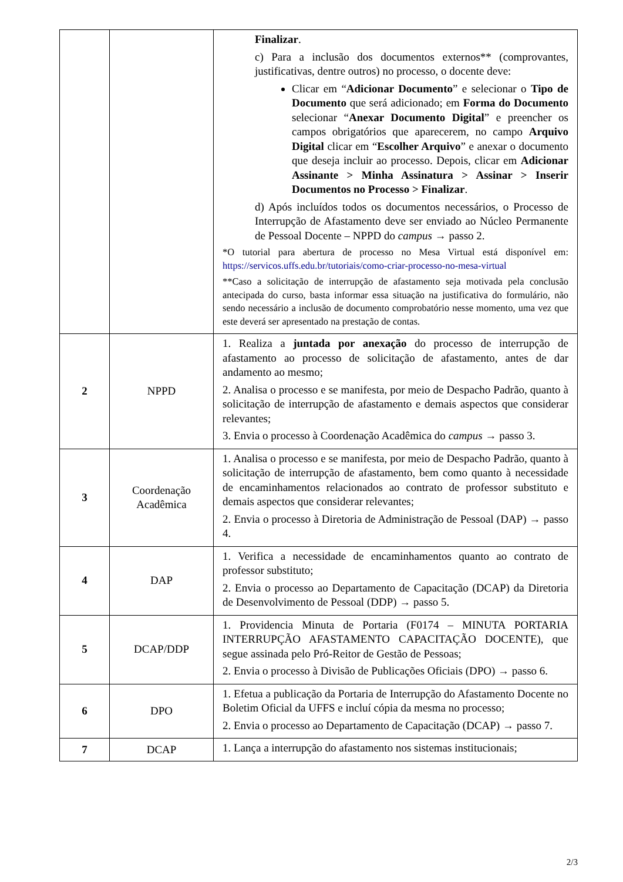| | | Finalizar . c) Para a inclusão dos documentos externos** (comprovantes, justificativas, dentre outros) no processo, o docente deve: Clicar em “ Adicionar Documento ” e selecionar o Tipo de Documento que será adicionado; em Forma do Documento selecionar “ Anexar Documento Digital ” e preencher os campos obrigatórios que aparecerem, no campo Arquivo Digital clicar em “ Escolher Arquivo ” e anexar o documento que deseja incluir ao processo. Depois, clicar em Adicionar Assinante > Minha Assinatura > Assinar > Inserir Documentos no Processo > Finalizar . d) Após incluídos todos os documentos necessários, o Processo de Interrupção de Afastamento deve ser enviado ao Núcleo Permanente de Pessoal Docente – NPPD do campus → passo 2. *O tutorial para abertura de processo no Mesa Virtual está disponível em: https://servicos.uffs.edu.br/tutoriais/como-criar-processo-no-mesa-virtual **Caso a solicitação de interrupção de afastamento seja motivada pela conclusão antecipada do curso, basta informar essa situação na justificativa do formulário, não sendo necessário a inclusão de documento comprobatório nesse momento, uma vez que este deverá ser apresentado na prestação de contas. |
| 2 | NPPD | 1. Realiza a juntada por anexação do processo de interrupção de afastamento ao processo de solicitação de afastamento, antes de dar andamento ao mesmo; 2. Analisa o processo e se manifesta, por meio de Despacho Padrão, quanto à solicitação de interrupção de afastamento e demais aspectos que considerar relevantes; 3. Envia o processo à Coordenação Acadêmica do campus → passo 3. |
| 3 | Coordenação Acadêmica | 1. Analisa o processo e se manifesta, por meio de Despacho Padrão, quanto à solicitação de interrupção de afastamento, bem como quanto à necessidade de encaminhamentos relacionados ao contrato de professor substituto e demais aspectos que considerar relevantes; 2. Envia o processo à Diretoria de Administração de Pessoal (DAP) → passo 4. |
| 4 | DAP | 1. Verifica a necessidade de encaminhamentos quanto ao contrato de professor substituto; 2. Envia o processo ao Departamento de Capacitação (DCAP) da Diretoria de Desenvolvimento de Pessoal (DDP) → passo 5. |
| 5 | DCAP/DDP | 1. Providencia Minuta de Portaria (F0174 – MINUTA PORTARIA INTERRUPÇÃO AFASTAMENTO CAPACITAÇÃO DOCENTE), que segue assinada pelo Pró-Reitor de Gestão de Pessoas; 2. Envia o processo à Divisão de Publicações Oficiais (DPO) → passo 6. |
| 6 | DPO | 1. Efetua a publicação da Portaria de Interrupção do Afastamento Docente no Boletim Oficial da UFFS e incluí cópia da mesma no processo; 2. Envia o processo ao Departamento de Capacitação (DCAP) → passo 7. |
| 7 | DCAP | 1. Lança a interrupção do afastamento nos sistemas institucionais; |
2/3